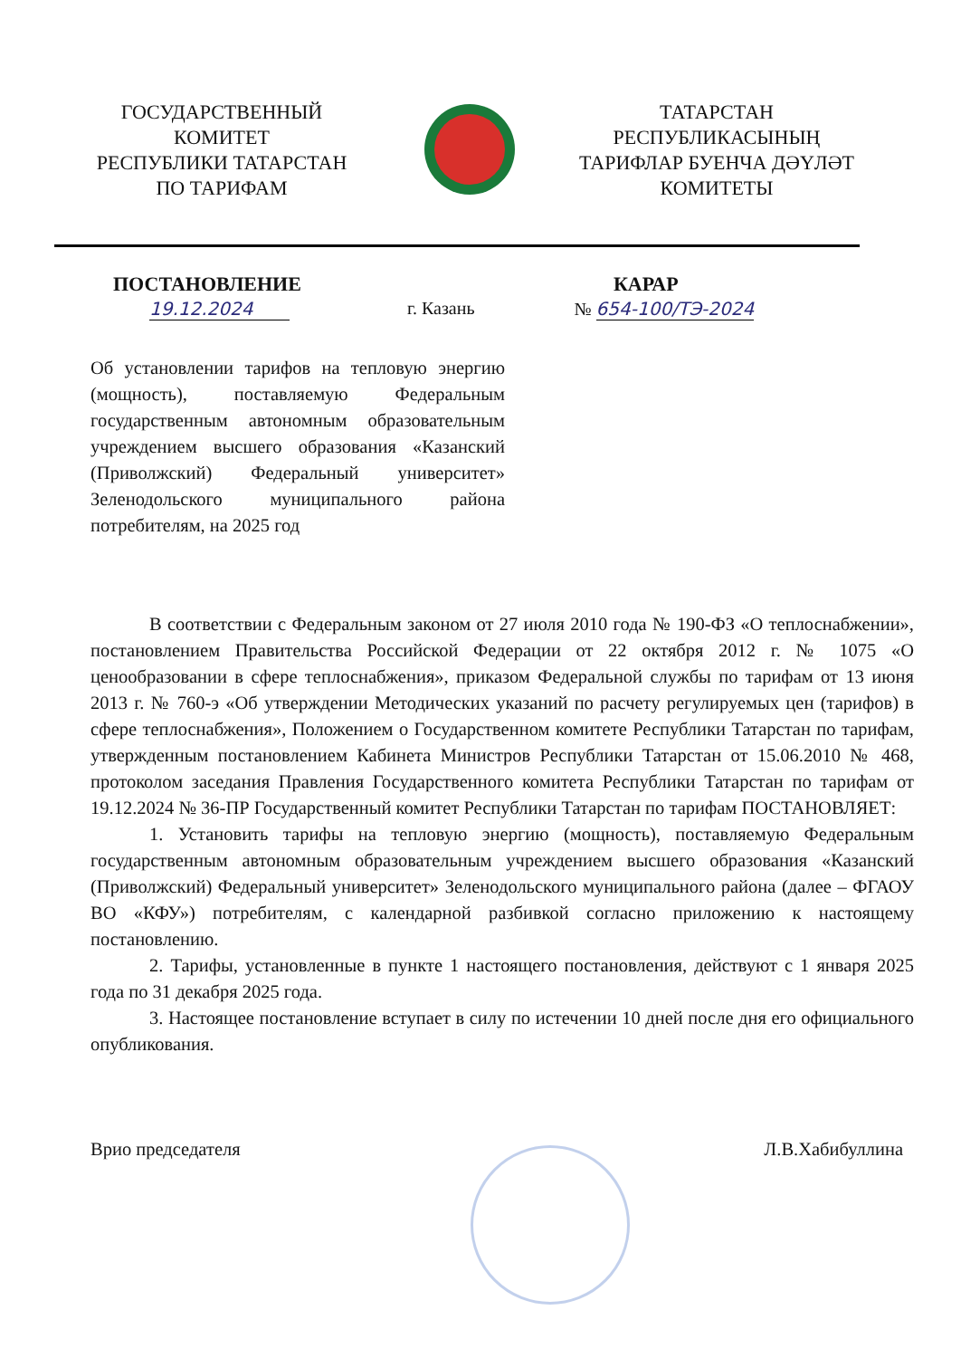ГОСУДАРСТВЕННЫЙ
КОМИТЕТ
РЕСПУБЛИКИ ТАТАРСТАН
ПО ТАРИФАМ
ТАТАРСТАН
РЕСПУБЛИКАСЫНЫҢ
ТАРИФЛАР БУЕНЧА ДӘҮЛӘТ
КОМИТЕТЫ
ПОСТАНОВЛЕНИЕ КАРАР
19.12.2024 г. Казань № 654-100/ТЭ-2024
Об установлении тарифов на тепловую энергию (мощность), поставляемую Федеральным государственным автономным образовательным учреждением высшего образования «Казанский (Приволжский) Федеральный университет» Зеленодольского муниципального района потребителям, на 2025 год
В соответствии с Федеральным законом от 27 июля 2010 года № 190-ФЗ «О теплоснабжении», постановлением Правительства Российской Федерации от 22 октября 2012 г. № 1075 «О ценообразовании в сфере теплоснабжения», приказом Федеральной службы по тарифам от 13 июня 2013 г. № 760-э «Об утверждении Методических указаний по расчету регулируемых цен (тарифов) в сфере теплоснабжения», Положением о Государственном комитете Республики Татарстан по тарифам, утвержденным постановлением Кабинета Министров Республики Татарстан от 15.06.2010 № 468, протоколом заседания Правления Государственного комитета Республики Татарстан по тарифам от 19.12.2024 № 36-ПР Государственный комитет Республики Татарстан по тарифам ПОСТАНОВЛЯЕТ:
1. Установить тарифы на тепловую энергию (мощность), поставляемую Федеральным государственным автономным образовательным учреждением высшего образования «Казанский (Приволжский) Федеральный университет» Зеленодольского муниципального района (далее – ФГАОУ ВО «КФУ») потребителям, с календарной разбивкой согласно приложению к настоящему постановлению.
2. Тарифы, установленные в пункте 1 настоящего постановления, действуют с 1 января 2025 года по 31 декабря 2025 года.
3. Настоящее постановление вступает в силу по истечении 10 дней после дня его официального опубликования.
Врио председателя Л.В.Хабибуллина